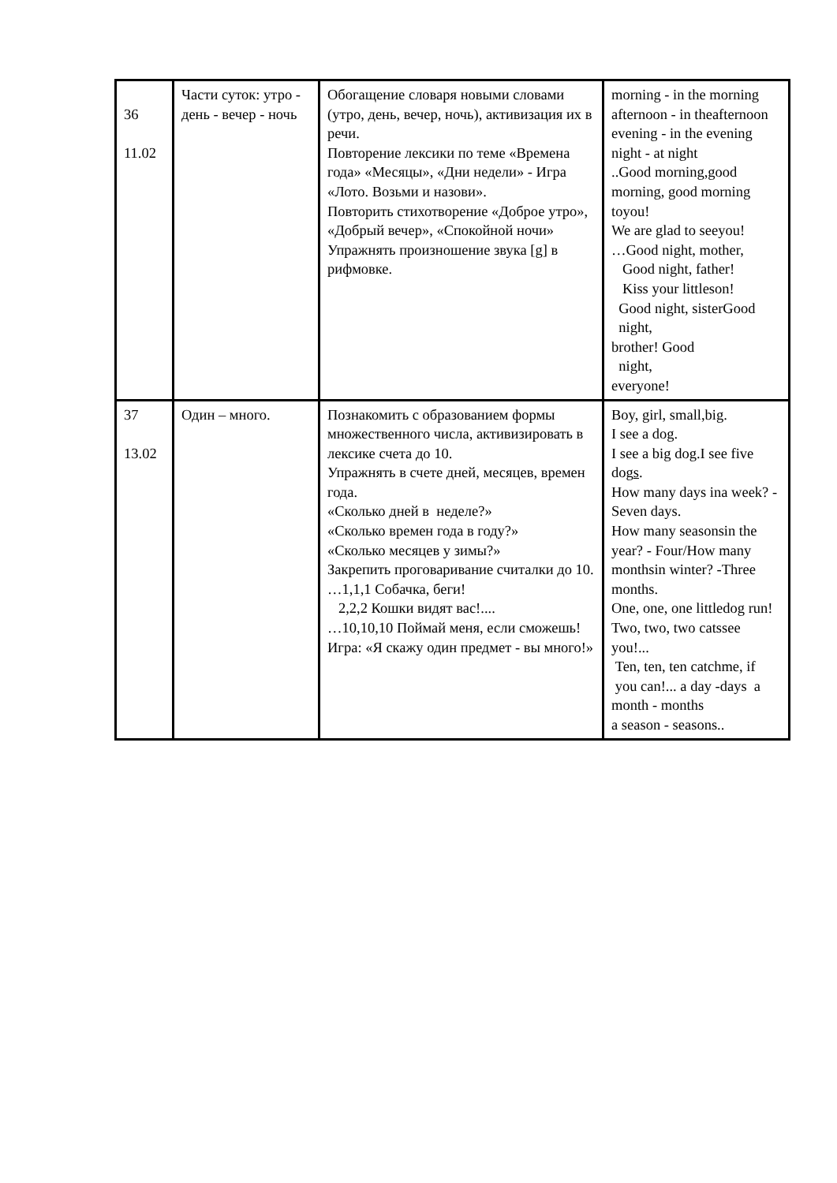| 36 11.02 | Части суток: утро - день - вечер - ночь | Обогащение словаря новыми словами (утро, день, вечер, ночь), активизация их в речи. Повторение лексики по теме «Времена года» «Месяцы», «Дни недели» - Игра «Лото. Возьми и назови». Повторить стихотворение «Доброе утро», «Добрый вечер», «Спокойной ночи» Упражнять произношение звука [g] в рифмовке. | morning - in the morning afternoon - in theafternoon evening - in the evening night - at night ..Good morning,good morning, good morning toyou! We are glad to seeyou! …Good night, mother, Good night, father! Kiss your littleson! Good night, sisterGood night, brother! Good night, everyone! |
| 37 13.02 | Один – много. | Познакомить с образованием формы множественного числа, активизировать в лексике счета до 10. Упражнять в счете дней, месяцев, времен года. «Сколько дней в неделе?» «Сколько времен года в году?» «Сколько месяцев у зимы?» Закрепить проговаривание считалки до 10. …1,1,1 Собачка, беги! 2,2,2 Кошки видят вас!.... …10,10,10 Поймай меня, если сможешь! Игра: «Я скажу один предмет - вы много!» | Boy, girl, small,big. I see a dog. I see a big dog.I see five dog s . How many days ina week? - Seven days. How many seasonsin the year? - Four/How many monthsin winter? -Three months. One, one, one littledog run! Two, two, two catssee you!... Ten, ten, ten catchme, if you can!... a day -days a month - months a season - seasons.. |